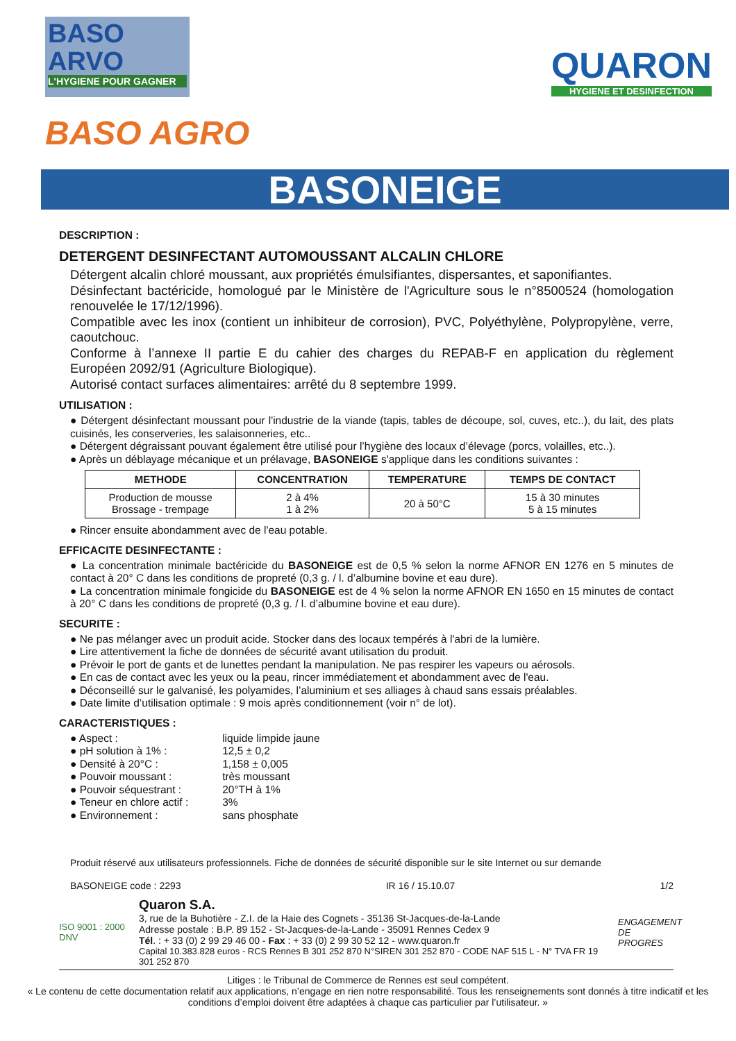BASO
ARVO
L'HYGIENE POUR GAGNER
QUARON
HYGIENE ET DESINFECTION
BASO AGRO
BASONEIGE
DESCRIPTION :
DETERGENT DESINFECTANT AUTOMOUSSANT ALCALIN CHLORE
Détergent alcalin chloré moussant, aux propriétés émulsifiantes, dispersantes, et saponifiantes.
Désinfectant bactéricide, homologué par le Ministère de l'Agriculture sous le n°8500524 (homologation renouvelée le 17/12/1996).
Compatible avec les inox (contient un inhibiteur de corrosion), PVC, Polyéthylène, Polypropylène, verre, caoutchouc.
Conforme à l’annexe II partie E du cahier des charges du REPAB-F en application du règlement Européen 2092/91 (Agriculture Biologique).
Autorisé contact surfaces alimentaires: arrêté du 8 septembre 1999.
UTILISATION :
● Détergent désinfectant moussant pour l'industrie de la viande (tapis, tables de découpe, sol, cuves, etc..), du lait, des plats cuisinés, les conserveries, les salaisonneries, etc..
● Détergent dégraissant pouvant également être utilisé pour l’hygiène des locaux d’élevage (porcs, volailles, etc..).
● Après un déblayage mécanique et un prélavage, BASONEIGE s'applique dans les conditions suivantes :
| METHODE | CONCENTRATION | TEMPERATURE | TEMPS DE CONTACT |
| --- | --- | --- | --- |
| Production de mousse Brossage - trempage | 2 à 4% 1 à 2% | 20 à 50°C | 15 à 30 minutes 5 à 15 minutes |
● Rincer ensuite abondamment avec de l'eau potable.
EFFICACITE DESINFECTANTE :
● La concentration minimale bactéricide du BASONEIGE est de 0,5 % selon la norme AFNOR EN 1276 en 5 minutes de contact à 20° C dans les conditions de propreté (0,3 g. / l. d’albumine bovine et eau dure).
● La concentration minimale fongicide du BASONEIGE est de 4 % selon la norme AFNOR EN 1650 en 15 minutes de contact à 20° C dans les conditions de propreté (0,3 g. / l. d’albumine bovine et eau dure).
SECURITE :
● Ne pas mélanger avec un produit acide. Stocker dans des locaux tempérés à l'abri de la lumière.
● Lire attentivement la fiche de données de sécurité avant utilisation du produit.
● Prévoir le port de gants et de lunettes pendant la manipulation. Ne pas respirer les vapeurs ou aérosols.
● En cas de contact avec les yeux ou la peau, rincer immédiatement et abondamment avec de l'eau.
● Déconseillé sur le galvanisé, les polyamides, l’aluminium et ses alliages à chaud sans essais préalables.
● Date limite d’utilisation optimale : 9 mois après conditionnement (voir n° de lot).
CARACTERISTIQUES :
| ● Aspect : | liquide limpide jaune |
| ● pH solution à 1% : | 12,5 ± 0,2 |
| ● Densité à 20°C : | 1,158 ± 0,005 |
| ● Pouvoir moussant : | très moussant |
| ● Pouvoir séquestrant : | 20°TH à 1% |
| ● Teneur en chlore actif : | 3% |
| ● Environnement : | sans phosphate |
Produit réservé aux utilisateurs professionnels. Fiche de données de sécurité disponible sur le site Internet ou sur demande
BASONEIGE code : 2293 IR 16 / 15.10.07 1/2
ISO 9001 : 2000 DNV
Quaron S.A.
3, rue de la Buhotière - Z.I. de la Haie des Cognets - 35136 St-Jacques-de-la-Lande
Adresse postale : B.P. 89 152 - St-Jacques-de-la-Lande - 35091 Rennes Cedex 9
Tél. : + 33 (0) 2 99 29 46 00 - Fax : + 33 (0) 2 99 30 52 12 - www.quaron.fr
Capital 10.383.828 euros - RCS Rennes B 301 252 870 N°SIREN 301 252 870 - CODE NAF 515 L - N° TVA FR 19 301 252 870
ENGAGEMENT DE PROGRES
Litiges : le Tribunal de Commerce de Rennes est seul compétent.
« Le contenu de cette documentation relatif aux applications, n’engage en rien notre responsabilité. Tous les renseignements sont donnés à titre indicatif et les conditions d’emploi doivent être adaptées à chaque cas particulier par l’utilisateur. »